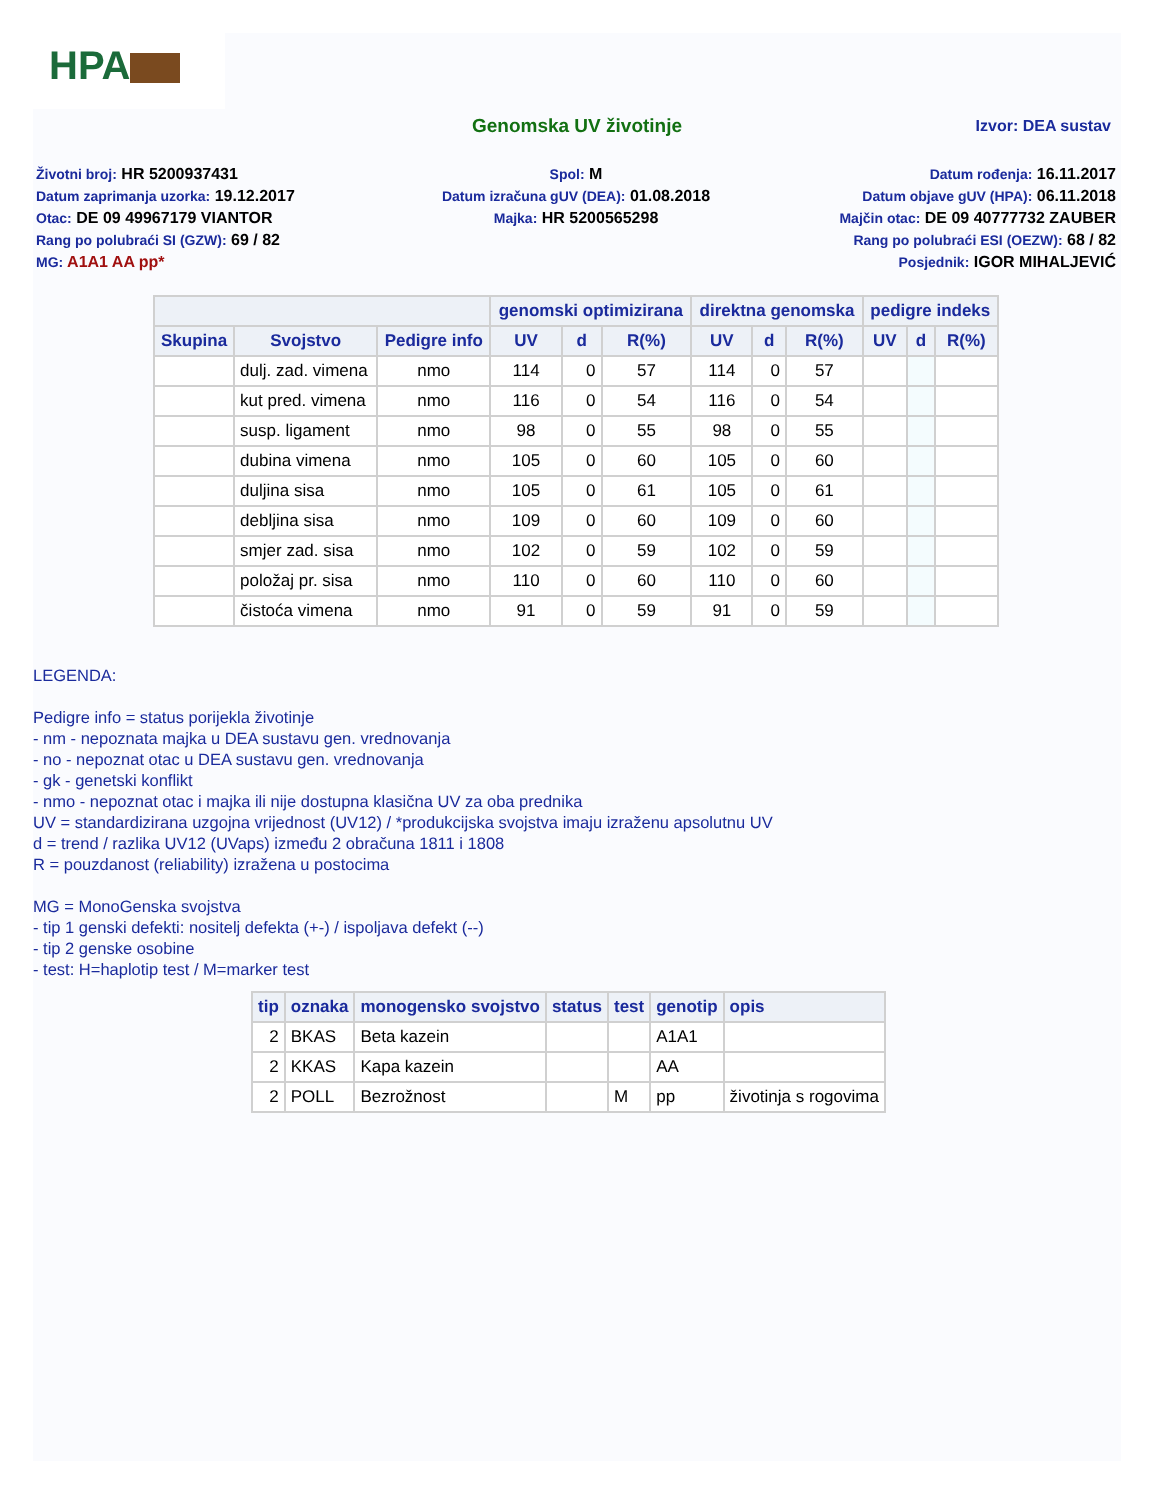HPA
Genomska UV životinje Izvor: DEA sustav
Životni broj: HR 5200937431 Spol: M Datum rođenja: 16.11.2017
Datum zaprimanja uzorka: 19.12.2017
Datum izračuna gUV (DEA): 01.08.2018
Datum objave gUV (HPA): 06.11.2018
Otac: DE 09 49967179 VIANTOR Majka: HR 5200565298 Majčin otac: DE 09 40777732 ZAUBER
Rang po polubraći SI (GZW): 69 / 82
Rang po polubraći ESI (OEZW): 68 / 82
MG: A1A1 AA pp* Posjednik: IGOR MIHALJEVIĆ
| | | | genomski optimizirana | | | direktna genomska | | | pedigre indeks | | |
| --- | --- | --- | --- | --- | --- | --- | --- | --- | --- | --- | --- |
| Skupina | Svojstvo | Pedigre info | UV | d | R(%) | UV | d | R(%) | UV | d | R(%) |
| | dulj. zad. vimena | nmo | 114 | 0 | 57 | 114 | 0 | 57 | | | |
| | kut pred. vimena | nmo | 116 | 0 | 54 | 116 | 0 | 54 | | | |
| | susp. ligament | nmo | 98 | 0 | 55 | 98 | 0 | 55 | | | |
| | dubina vimena | nmo | 105 | 0 | 60 | 105 | 0 | 60 | | | |
| | duljina sisa | nmo | 105 | 0 | 61 | 105 | 0 | 61 | | | |
| | debljina sisa | nmo | 109 | 0 | 60 | 109 | 0 | 60 | | | |
| | smjer zad. sisa | nmo | 102 | 0 | 59 | 102 | 0 | 59 | | | |
| | položaj pr. sisa | nmo | 110 | 0 | 60 | 110 | 0 | 60 | | | |
| | čistoća vimena | nmo | 91 | 0 | 59 | 91 | 0 | 59 | | | |
LEGENDA:
Pedigre info = status porijekla životinje
- nm - nepoznata majka u DEA sustavu gen. vrednovanja
- no - nepoznat otac u DEA sustavu gen. vrednovanja
- gk - genetski konflikt
- nmo - nepoznat otac i majka ili nije dostupna klasična UV za oba prednika
UV = standardizirana uzgojna vrijednost (UV12) / *produkcijska svojstva imaju izraženu apsolutnu UV
d = trend / razlika UV12 (UVaps) između 2 obračuna 1811 i 1808
R = pouzdanost (reliability) izražena u postocima
MG = MonoGenska svojstva
- tip 1 genski defekti: nositelj defekta (+-) / ispoljava defekt (--)
- tip 2 genske osobine
- test: H=haplotip test / M=marker test
| tip | oznaka | monogensko svojstvo | status | test | genotip | opis |
| --- | --- | --- | --- | --- | --- | --- |
| 2 | BKAS | Beta kazein | | | A1A1 | |
| 2 | KKAS | Kapa kazein | | | AA | |
| 2 | POLL | Bezrožnost | | M | pp | životinja s rogovima |